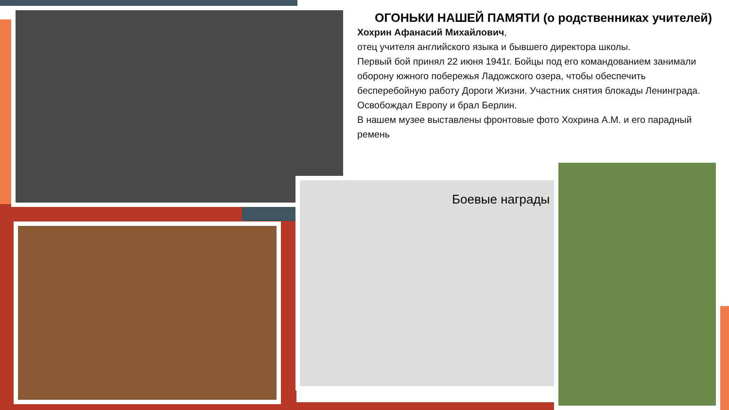Боевые награды
ОГОНЬКИ НАШЕЙ ПАМЯТИ (о родственниках учителей)
Хохрин Афанасий Михайлович,
отец учителя английского языка и бывшего директора школы.
Первый бой принял 22 июня 1941г. Бойцы под его командованием занимали оборону южного побережья Ладожского озера, чтобы обеспечить бесперебойную работу Дороги Жизни. Участник снятия блокады Ленинграда.
Освобождал Европу и брал Берлин.
В нашем музее выставлены фронтовые фото Хохрина А.М. и его парадный ремень